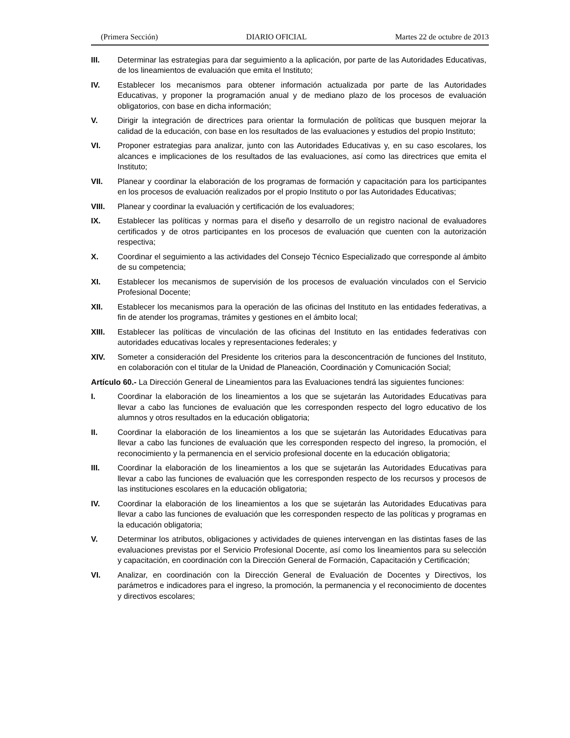(Primera Sección) DIARIO OFICIAL Martes 22 de octubre de 2013
III. Determinar las estrategias para dar seguimiento a la aplicación, por parte de las Autoridades Educativas, de los lineamientos de evaluación que emita el Instituto;
IV. Establecer los mecanismos para obtener información actualizada por parte de las Autoridades Educativas, y proponer la programación anual y de mediano plazo de los procesos de evaluación obligatorios, con base en dicha información;
V. Dirigir la integración de directrices para orientar la formulación de políticas que busquen mejorar la calidad de la educación, con base en los resultados de las evaluaciones y estudios del propio Instituto;
VI. Proponer estrategias para analizar, junto con las Autoridades Educativas y, en su caso escolares, los alcances e implicaciones de los resultados de las evaluaciones, así como las directrices que emita el Instituto;
VII. Planear y coordinar la elaboración de los programas de formación y capacitación para los participantes en los procesos de evaluación realizados por el propio Instituto o por las Autoridades Educativas;
VIII. Planear y coordinar la evaluación y certificación de los evaluadores;
IX. Establecer las políticas y normas para el diseño y desarrollo de un registro nacional de evaluadores certificados y de otros participantes en los procesos de evaluación que cuenten con la autorización respectiva;
X. Coordinar el seguimiento a las actividades del Consejo Técnico Especializado que corresponde al ámbito de su competencia;
XI. Establecer los mecanismos de supervisión de los procesos de evaluación vinculados con el Servicio Profesional Docente;
XII. Establecer los mecanismos para la operación de las oficinas del Instituto en las entidades federativas, a fin de atender los programas, trámites y gestiones en el ámbito local;
XIII. Establecer las políticas de vinculación de las oficinas del Instituto en las entidades federativas con autoridades educativas locales y representaciones federales; y
XIV. Someter a consideración del Presidente los criterios para la desconcentración de funciones del Instituto, en colaboración con el titular de la Unidad de Planeación, Coordinación y Comunicación Social;
Artículo 60.- La Dirección General de Lineamientos para las Evaluaciones tendrá las siguientes funciones:
I. Coordinar la elaboración de los lineamientos a los que se sujetarán las Autoridades Educativas para llevar a cabo las funciones de evaluación que les corresponden respecto del logro educativo de los alumnos y otros resultados en la educación obligatoria;
II. Coordinar la elaboración de los lineamientos a los que se sujetarán las Autoridades Educativas para llevar a cabo las funciones de evaluación que les corresponden respecto del ingreso, la promoción, el reconocimiento y la permanencia en el servicio profesional docente en la educación obligatoria;
III. Coordinar la elaboración de los lineamientos a los que se sujetarán las Autoridades Educativas para llevar a cabo las funciones de evaluación que les corresponden respecto de los recursos y procesos de las instituciones escolares en la educación obligatoria;
IV. Coordinar la elaboración de los lineamientos a los que se sujetarán las Autoridades Educativas para llevar a cabo las funciones de evaluación que les corresponden respecto de las políticas y programas en la educación obligatoria;
V. Determinar los atributos, obligaciones y actividades de quienes intervengan en las distintas fases de las evaluaciones previstas por el Servicio Profesional Docente, así como los lineamientos para su selección y capacitación, en coordinación con la Dirección General de Formación, Capacitación y Certificación;
VI. Analizar, en coordinación con la Dirección General de Evaluación de Docentes y Directivos, los parámetros e indicadores para el ingreso, la promoción, la permanencia y el reconocimiento de docentes y directivos escolares;